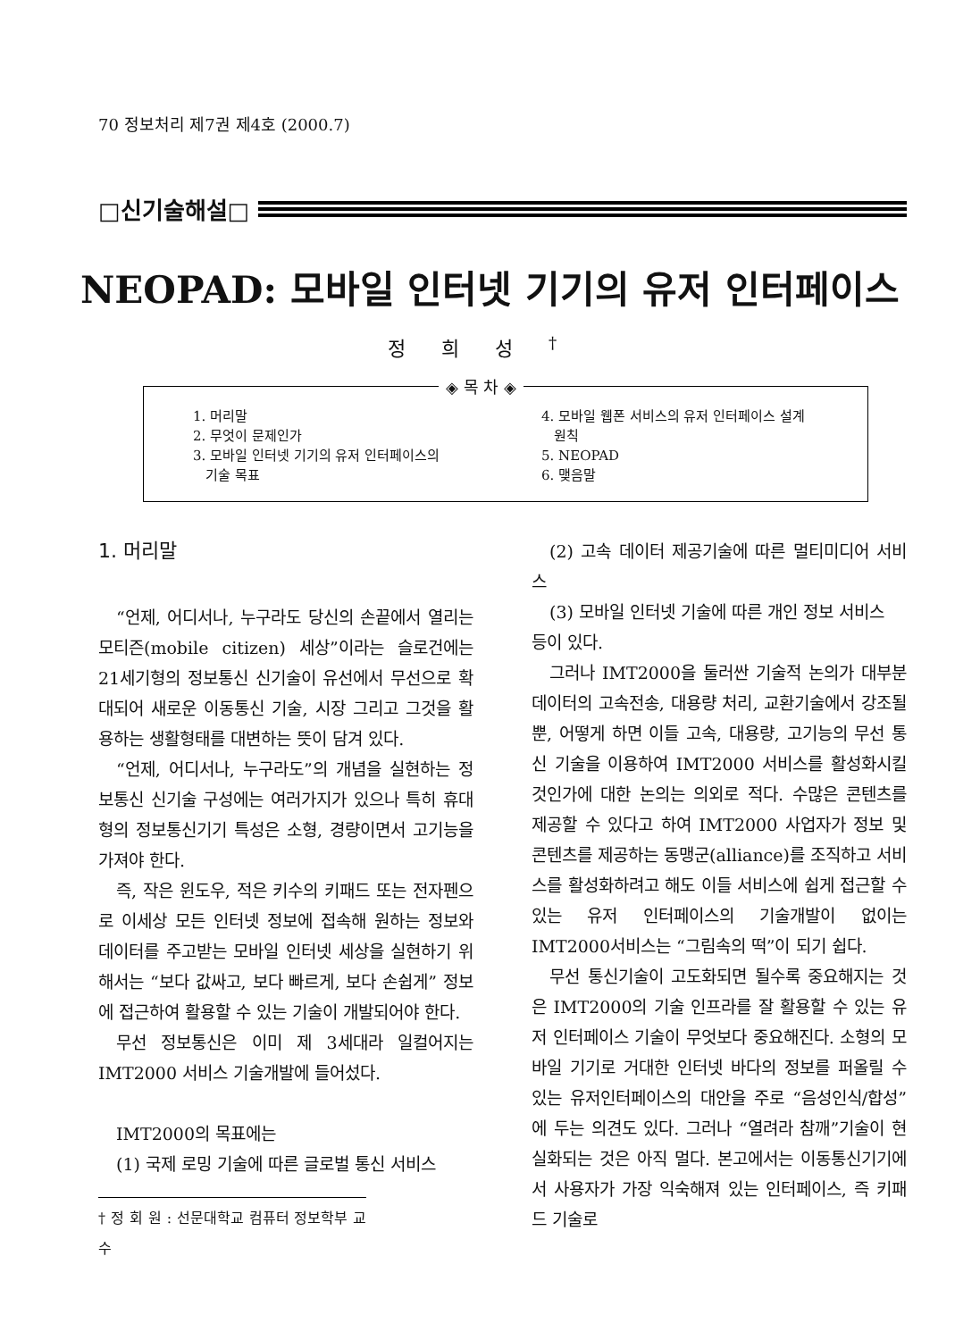70 정보처리 제7권 제4호 (2000.7)
□신기술해설□
NEOPAD: 모바일 인터넷 기기의 유저 인터페이스
정희성<sup>†</sup>
◈ 목 차 ◈
1. 머리말
2. 무엇이 문제인가
3. 모바일 인터넷 기기의 유저 인터페이스의
기술 목표
4. 모바일 웹폰 서비스의 유저 인터페이스 설계
원칙
5. NEOPAD
6. 맺음말
1. 머리말
“언제, 어디서나, 누구라도 당신의 손끝에서 열리는 모티즌(mobile citizen) 세상”이라는 슬로건에는 21세기형의 정보통신 신기술이 유선에서 무선으로 확대되어 새로운 이동통신 기술, 시장 그리고 그것을 활용하는 생활형태를 대변하는 뜻이 담겨 있다.
“언제, 어디서나, 누구라도”의 개념을 실현하는 정보통신 신기술 구성에는 여러가지가 있으나 특히 휴대형의 정보통신기기 특성은 소형, 경량이면서 고기능을 가져야 한다.
즉, 작은 윈도우, 적은 키수의 키패드 또는 전자펜으로 이세상 모든 인터넷 정보에 접속해 원하는 정보와 데이터를 주고받는 모바일 인터넷 세상을 실현하기 위해서는 “보다 값싸고, 보다 빠르게, 보다 손쉽게” 정보에 접근하여 활용할 수 있는 기술이 개발되어야 한다.
무선 정보통신은 이미 제 3세대라 일컬어지는 IMT2000 서비스 기술개발에 들어섰다.
IMT2000의 목표에는
(1) 국제 로밍 기술에 따른 글로벌 통신 서비스
† 정 회 원 : 선문대학교 컴퓨터 정보학부 교수
(2) 고속 데이터 제공기술에 따른 멀티미디어 서비스
(3) 모바일 인터넷 기술에 따른 개인 정보 서비스
등이 있다.
그러나 IMT2000을 둘러싼 기술적 논의가 대부분 데이터의 고속전송, 대용량 처리, 교환기술에서 강조될 뿐, 어떻게 하면 이들 고속, 대용량, 고기능의 무선 통신 기술을 이용하여 IMT2000 서비스를 활성화시킬 것인가에 대한 논의는 의외로 적다. 수많은 콘텐츠를 제공할 수 있다고 하여 IMT2000 사업자가 정보 및 콘텐츠를 제공하는 동맹군(alliance)를 조직하고 서비스를 활성화하려고 해도 이들 서비스에 쉽게 접근할 수 있는 유저 인터페이스의 기술개발이 없이는 IMT2000서비스는 “그림속의 떡”이 되기 쉽다.
무선 통신기술이 고도화되면 될수록 중요해지는 것은 IMT2000의 기술 인프라를 잘 활용할 수 있는 유저 인터페이스 기술이 무엇보다 중요해진다. 소형의 모바일 기기로 거대한 인터넷 바다의 정보를 퍼올릴 수 있는 유저인터페이스의 대안을 주로 “음성인식/합성”에 두는 의견도 있다. 그러나 “열려라 참깨”기술이 현실화되는 것은 아직 멀다. 본고에서는 이동통신기기에서 사용자가 가장 익숙해져 있는 인터페이스, 즉 키패드 기술로